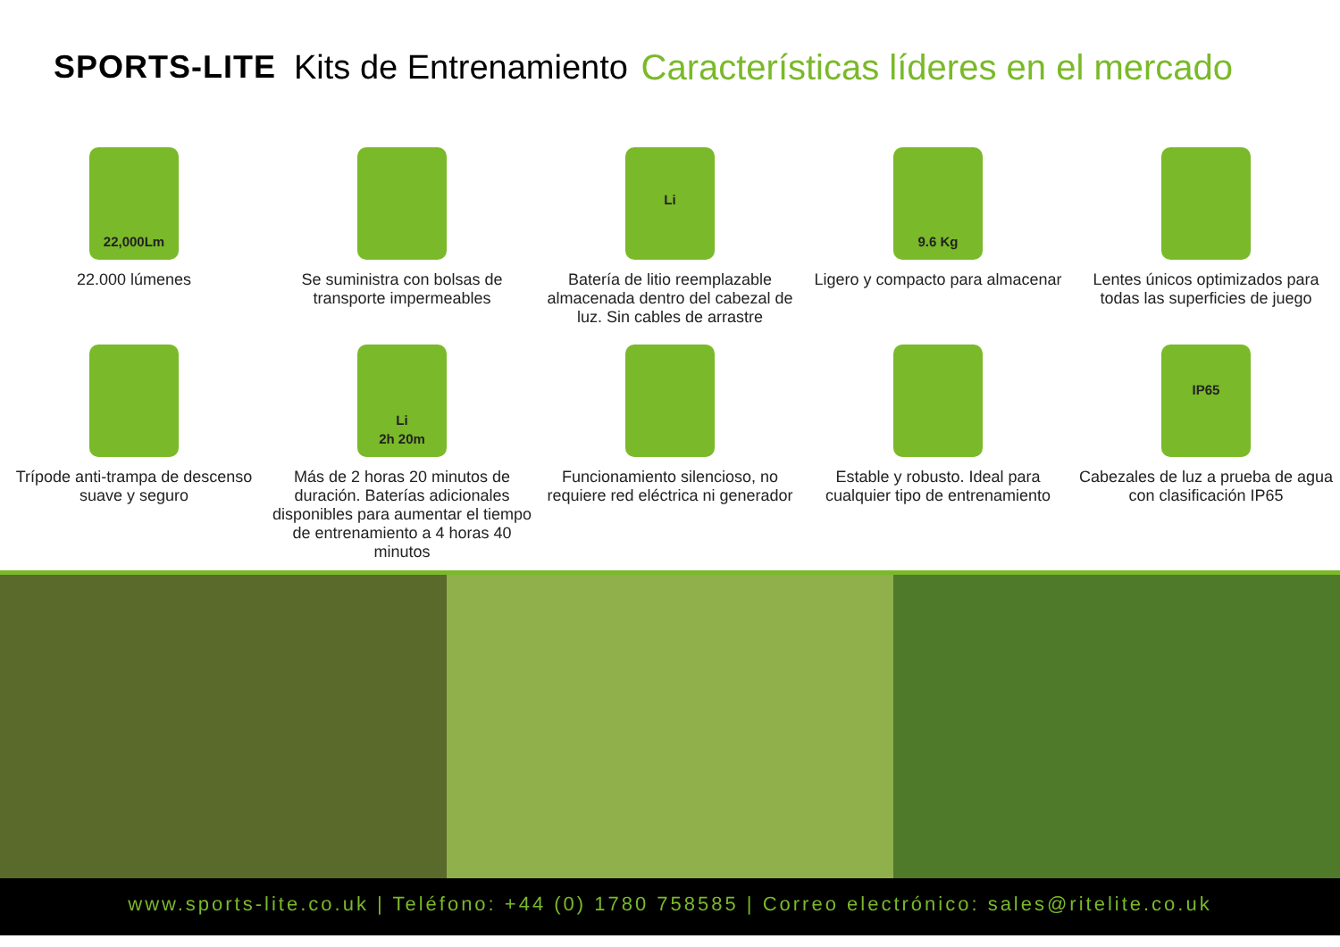SPORTS-LITE Kits de Entrenamiento Características líderes en el mercado
22,000Lm
22.000 lúmenes
Se suministra con bolsas de transporte impermeables
Li
Batería de litio reemplazable almacenada dentro del cabezal de luz. Sin cables de arrastre
9.6 Kg
Ligero y compacto para almacenar
Lentes únicos optimizados para todas las superficies de juego
Trípode anti-trampa de descenso suave y seguro
Li
2h 20m
Más de 2 horas 20 minutos de duración. Baterías adicionales disponibles para aumentar el tiempo de entrenamiento a 4 horas 40 minutos
Funcionamiento silencioso, no requiere red eléctrica ni generador
Estable y robusto. Ideal para cualquier tipo de entrenamiento
IP65
Cabezales de luz a prueba de agua con clasificación IP65
www.sports-lite.co.uk | Teléfono: +44 (0) 1780 758585 | Correo electrónico: sales@ritelite.co.uk